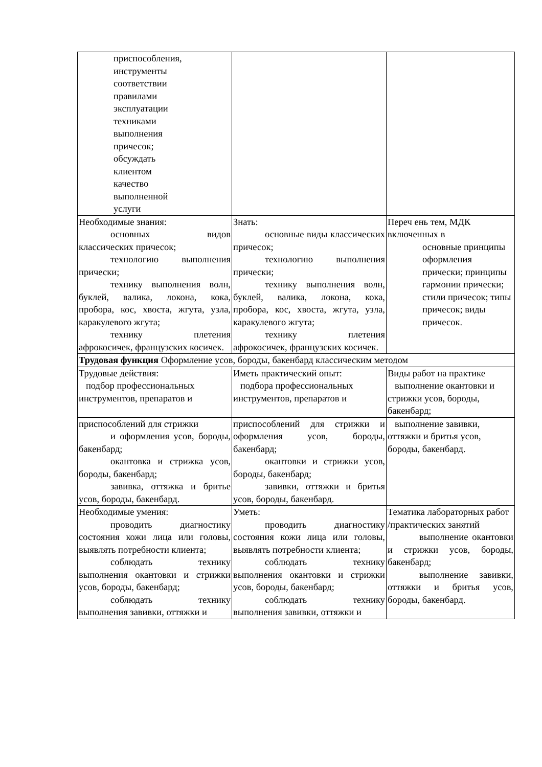| приспособления, инструменты соответствии правилами эксплуатации техниками выполнения причесок; обсуждать клиентом качество выполненной услуги | | |
| Необходимые знания: основных видов классических причесок; технологию выполнения прически; технику выполнения волн, буклей, валика, локона, кока, пробора, кос, хвоста, жгута, узла, каракулевого жгута; технику плетения афрокосичек, французских косичек. | Знать: основные виды классических причесок; технологию выполнения прически; технику выполнения волн, буклей, валика, локона, кока, пробора, кос, хвоста, жгута, узла, каракулевого жгута; технику плетения афрокосичек, французских косичек. | Переч ень тем, МДК включенных в основные принципы оформления прически; принципы гармонии прически; стили причесок; типы причесок; виды причесок. |
| Трудовая функция Оформление усов, бороды, бакенбард классическим методом | | |
| Трудовые действия: подбор профессиональных инструментов, препаратов и | Иметь практический опыт: подбора профессиональных инструментов, препаратов и | Виды работ на практике выполнение окантовки и стрижки усов, бороды, бакенбард; |
| приспособлений для стрижки и оформления усов, бороды, бакенбард; окантовка и стрижка усов, бороды, бакенбард; завивка, оттяжка и бритье усов, бороды, бакенбард. | приспособлений для стрижки и оформления усов, бороды, бакенбард; окантовки и стрижки усов, бороды, бакенбард; завивки, оттяжки и бритья усов, бороды, бакенбард. | выполнение завивки, оттяжки и бритья усов, бороды, бакенбард. |
| Необходимые умения: проводить диагностику состояния кожи лица или головы, выявлять потребности клиента; соблюдать технику выполнения окантовки и стрижки усов, бороды, бакенбард; соблюдать технику выполнения завивки, оттяжки и | Уметь: проводить диагностику состояния кожи лица или головы, выявлять потребности клиента; соблюдать технику выполнения окантовки и стрижки усов, бороды, бакенбард; соблюдать технику выполнения завивки, оттяжки и | Тематика лабораторных работ /практических занятий выполнение окантовки и стрижки усов, бороды, бакенбард; выполнение завивки, оттяжки и бритья усов, бороды, бакенбард. |